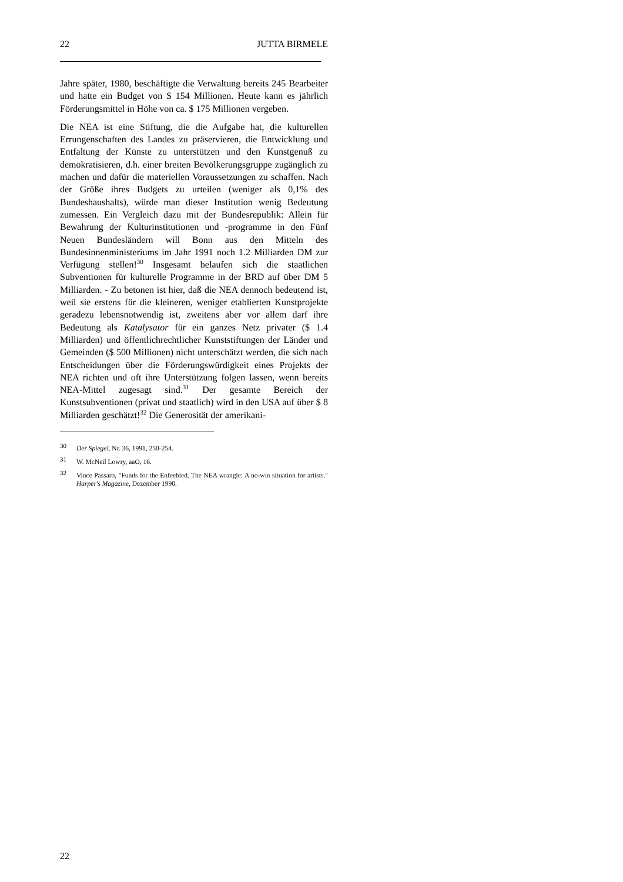22 JUTTA BIRMELE
Jahre später, 1980, beschäftigte die Verwaltung bereits 245 Bearbeiter und hatte ein Budget von $ 154 Millionen. Heute kann es jährlich Förderungsmittel in Höhe von ca. $ 175 Millionen vergeben.
Die NEA ist eine Stiftung, die die Aufgabe hat, die kulturellen Errungenschaften des Landes zu präservieren, die Entwicklung und Entfaltung der Künste zu unterstützen und den Kunstgenuß zu demokratisieren, d.h. einer breiten Bevölkerungsgruppe zugänglich zu machen und dafür die materiellen Voraussetzungen zu schaffen. Nach der Größe ihres Budgets zu urteilen (weniger als 0,1% des Bundeshaushalts), würde man dieser Institution wenig Bedeutung zumessen. Ein Vergleich dazu mit der Bundesrepublik: Allein für Bewahrung der Kulturinstitutionen und -programme in den Fünf Neuen Bundesländern will Bonn aus den Mitteln des Bundesinnenministeriums im Jahr 1991 noch 1.2 Milliarden DM zur Verfügung stellen!<sup>30</sup> Insgesamt belaufen sich die staatlichen Subventionen für kulturelle Programme in der BRD auf über DM 5 Milliarden. - Zu betonen ist hier, daß die NEA dennoch bedeutend ist, weil sie erstens für die kleineren, weniger etablierten Kunstprojekte geradezu lebensnotwendig ist, zweitens aber vor allem darf ihre Bedeutung als Katalysator für ein ganzes Netz privater ($ 1.4 Milliarden) und öffentlichrechtlicher Kunststiftungen der Länder und Gemeinden ($ 500 Millionen) nicht unterschätzt werden, die sich nach Entscheidungen über die Förderungswürdigkeit eines Projekts der NEA richten und oft ihre Unterstützung folgen lassen, wenn bereits NEA-Mittel zugesagt sind.<sup>31</sup> Der gesamte Bereich der Kunstsubventionen (privat und staatlich) wird in den USA auf über $ 8 Milliarden geschätzt!<sup>32</sup> Die Generosität der amerikani-
30 Der Spiegel, Nr. 36, 1991, 250-254.
31 W. McNeil Lowry, aaO, 16.
32 Vince Passaro, "Funds for the Enfeebled. The NEA wrangle: A no-win situation for artists." Harper's Magazine, Dezember 1990.
22